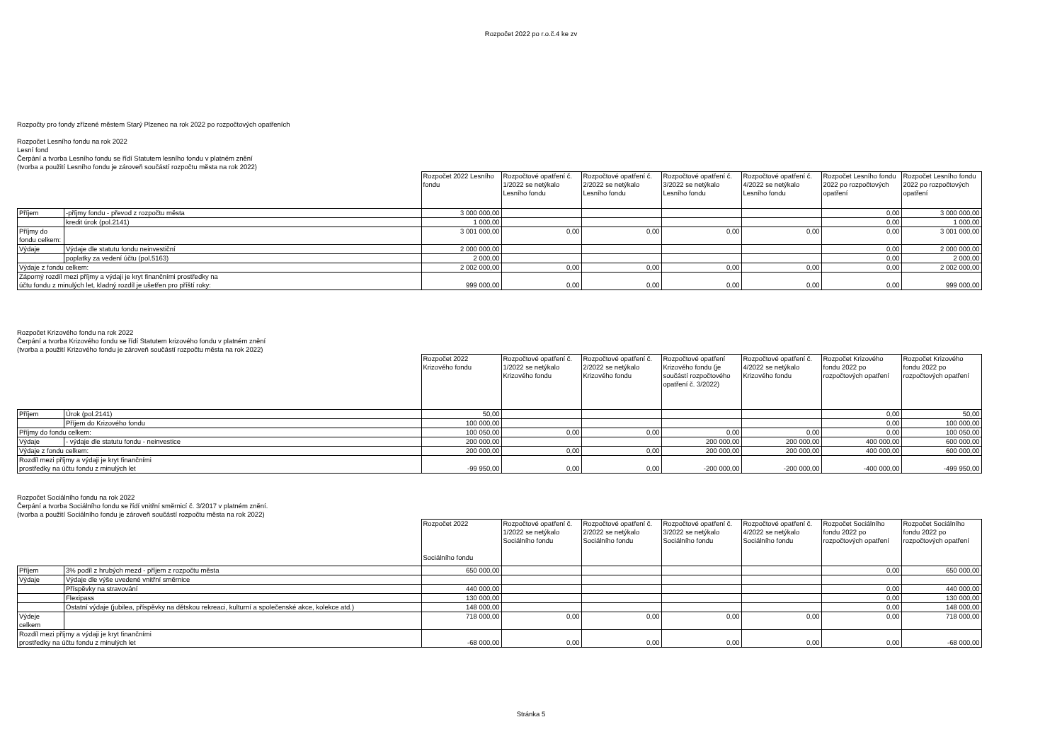Rozpočet 2022 po r.o.č.4 ke zv
Rozpočty pro fondy zřízené městem Starý Plzenec na rok 2022 po rozpočtových opatřeních
Rozpočet Lesního fondu na rok 2022
Lesní fond
Čerpání a tvorba Lesního fondu se řídí Statutem lesního fondu v platném znění
(tvorba a použití Lesního fondu je zároveň součástí rozpočtu města na rok 2022)
| | | Rozpočet 2022 Lesního fondu | Rozpočtové opatření č. 1/2022 se netýkalo Lesního fondu | Rozpočtové opatření č. 2/2022 se netýkalo Lesního fondu | Rozpočtové opatření č. 3/2022 se netýkalo Lesního fondu | Rozpočtové opatření č. 4/2022 se netýkalo Lesního fondu | Rozpočet Lesního fondu 2022 po rozpočtových opatření | Rozpočet Lesního fondu 2022 po rozpočtových opatření |
| Příjem | -příjmy fondu - převod z rozpočtu města | 3 000 000,00 | | | | | 0,00 | 3 000 000,00 |
| | kredit úrok (pol.2141) | 1 000,00 | | | | | 0,00 | 1 000,00 |
| Příjmy do fondu celkem: | | 3 001 000,00 | 0,00 | 0,00 | 0,00 | 0,00 | 0,00 | 3 001 000,00 |
| Výdaje | Výdaje dle statutu fondu neinvestiční | 2 000 000,00 | | | | | 0,00 | 2 000 000,00 |
| | poplatky za vedení účtu (pol.5163) | 2 000,00 | | | | | 0,00 | 2 000,00 |
| Výdaje z fondu celkem: | | 2 002 000,00 | 0,00 | 0,00 | 0,00 | 0,00 | 0,00 | 2 002 000,00 |
| Záporný rozdíl mezi příjmy a výdaji je kryt finančními prostředky na účtu fondu z minulých let, kladný rozdíl je ušetřen pro příští roky: | | 999 000,00 | 0,00 | 0,00 | 0,00 | 0,00 | 0,00 | 999 000,00 |
Rozpočet Krizového fondu na rok 2022
Čerpání a tvorba Krizového fondu se řídí Statutem krizového fondu v platném znění
(tvorba a použití Krizového fondu je zároveň součástí rozpočtu města na rok 2022)
| | | Rozpočet 2022 Krizového fondu | Rozpočtové opatření č. 1/2022 se netýkalo Krizového fondu | Rozpočtové opatření č. 2/2022 se netýkalo Krizového fondu | Rozpočtové opatření Krizového fondu (je součástí rozpočtového opatření č. 3/2022) | Rozpočtové opatření č. 4/2022 se netýkalo Krizového fondu | Rozpočet Krizového fondu 2022 po rozpočtových opatření | Rozpočet Krizového fondu 2022 po rozpočtových opatření |
| Příjem | Úrok (pol.2141) | 50,00 | | | | | 0,00 | 50,00 |
| | Příjem do Krizového fondu | 100 000,00 | | | | | 0,00 | 100 000,00 |
| Příjmy do fondu celkem: | | 100 050,00 | 0,00 | 0,00 | 0,00 | 0,00 | 0,00 | 100 050,00 |
| Výdaje | - výdaje dle statutu fondu - neinvestice | 200 000,00 | | | 200 000,00 | 200 000,00 | 400 000,00 | 600 000,00 |
| Výdaje z fondu celkem: | | 200 000,00 | 0,00 | 0,00 | 200 000,00 | 200 000,00 | 400 000,00 | 600 000,00 |
| Rozdíl mezi příjmy a výdaji je kryt finančními prostředky na účtu fondu z minulých let | | -99 950,00 | 0,00 | 0,00 | -200 000,00 | -200 000,00 | -400 000,00 | -499 950,00 |
Rozpočet Sociálního fondu na rok 2022
Čerpání a tvorba Sociálního fondu se řídí vnitřní směrnicí č. 3/2017 v platném znění.
(tvorba a použití Sociálního fondu je zároveň součástí rozpočtu města na rok 2022)
| | | Rozpočet 2022 Sociálního fondu | Rozpočtové opatření č. 1/2022 se netýkalo Sociálního fondu | Rozpočtové opatření č. 2/2022 se netýkalo Sociálního fondu | Rozpočtové opatření č. 3/2022 se netýkalo Sociálního fondu | Rozpočtové opatření č. 4/2022 se netýkalo Sociálního fondu | Rozpočet Sociálního fondu 2022 po rozpočtových opatření | Rozpočet Sociálního fondu 2022 po rozpočtových opatření |
| Příjem | 3% podíl z hrubých mezd - příjem z rozpočtu města | 650 000,00 | | | | | 0,00 | 650 000,00 |
| Výdaje | Výdaje dle výše uvedené vnitřní směrnice | | | | | | | |
| | Příspěvky na stravování | 440 000,00 | | | | | 0,00 | 440 000,00 |
| | Flexipass | 130 000,00 | | | | | 0,00 | 130 000,00 |
| | Ostatní výdaje (jubilea, příspěvky na dětskou rekreaci, kulturní a společenské akce, kolekce atd.) | 148 000,00 | | | | | 0,00 | 148 000,00 |
| Výdeje celkem | | 718 000,00 | 0,00 | 0,00 | 0,00 | 0,00 | 0,00 | 718 000,00 |
| Rozdíl mezi příjmy a výdaji je kryt finančními prostředky na účtu fondu z minulých let | | -68 000,00 | 0,00 | 0,00 | 0,00 | 0,00 | 0,00 | -68 000,00 |
Stránka 5